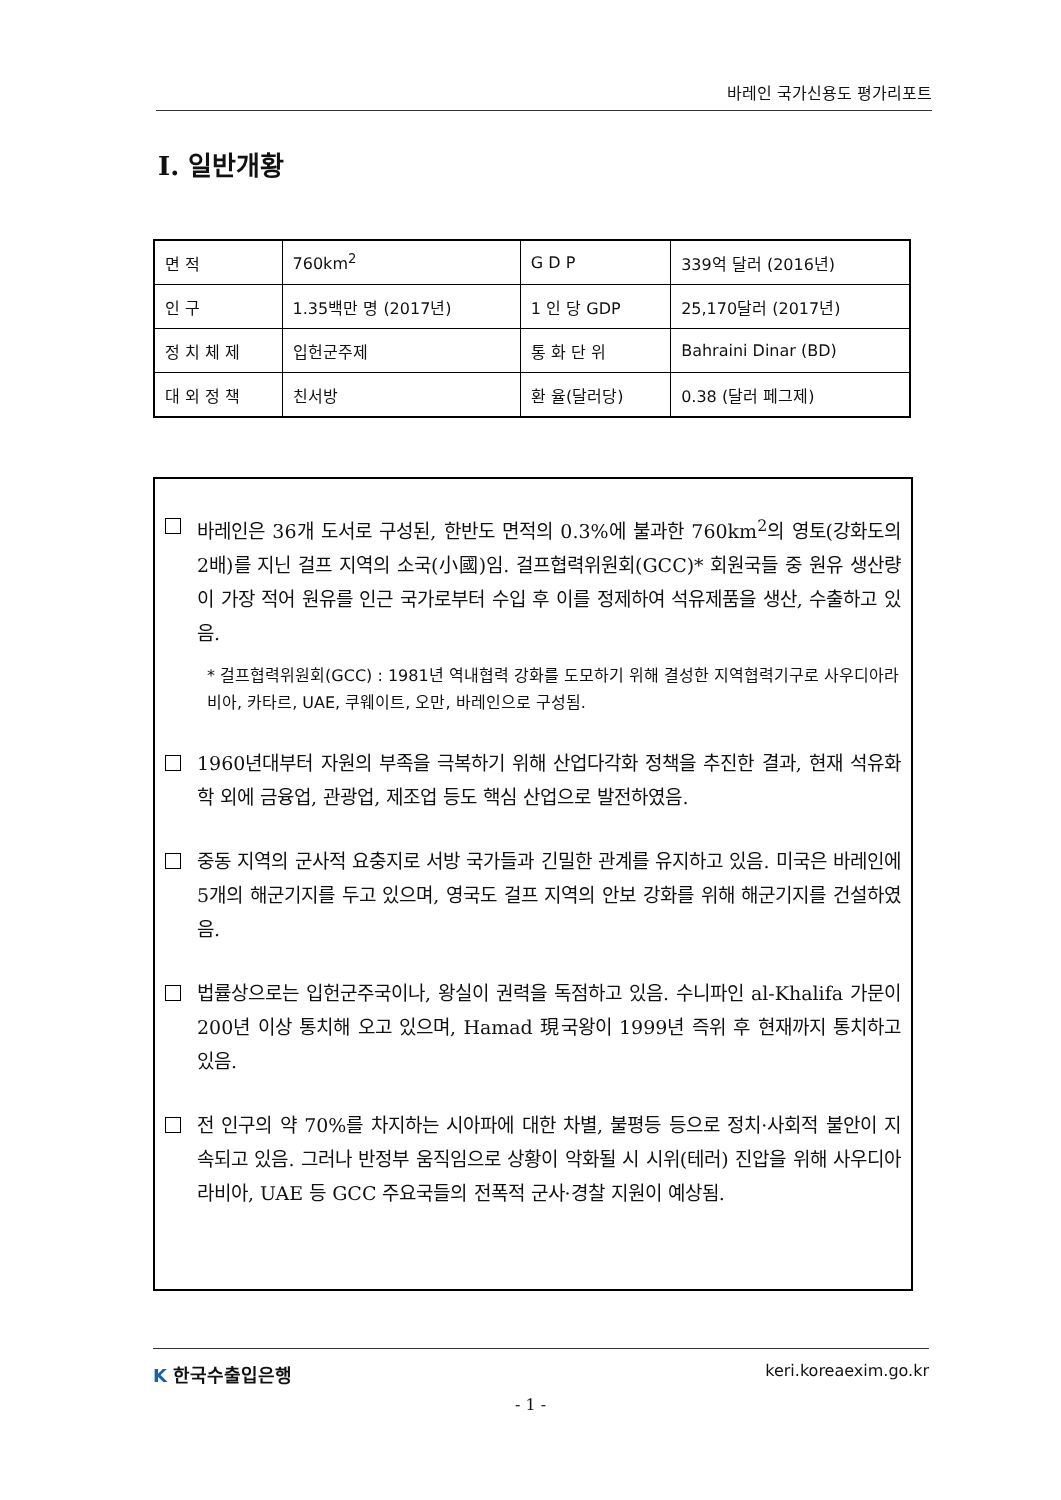바레인 국가신용도 평가리포트
Ⅰ. 일반개황
| 면 적 | 760km<sup>2</sup> | G D P | 339억 달러 (2016년) |
| 인 구 | 1.35백만 명 (2017년) | 1 인 당 GDP | 25,170달러 (2017년) |
| 정 치 체 제 | 입헌군주제 | 통 화 단 위 | Bahraini Dinar (BD) |
| 대 외 정 책 | 친서방 | 환 율(달러당) | 0.38 (달러 페그제) |
바레인은 36개 도서로 구성된, 한반도 면적의 0.3%에 불과한 760km<sup>2</sup>의 영토(강화도의 2배)를 지닌 걸프 지역의 소국(小國)임. 걸프협력위원회(GCC)* 회원국들 중 원유 생산량이 가장 적어 원유를 인근 국가로부터 수입 후 이를 정제하여 석유제품을 생산, 수출하고 있음.
* 걸프협력위원회(GCC) : 1981년 역내협력 강화를 도모하기 위해 결성한 지역협력기구로 사우디아라비아, 카타르, UAE, 쿠웨이트, 오만, 바레인으로 구성됨.
1960년대부터 자원의 부족을 극복하기 위해 산업다각화 정책을 추진한 결과, 현재 석유화학 외에 금융업, 관광업, 제조업 등도 핵심 산업으로 발전하였음.
중동 지역의 군사적 요충지로 서방 국가들과 긴밀한 관계를 유지하고 있음. 미국은 바레인에 5개의 해군기지를 두고 있으며, 영국도 걸프 지역의 안보 강화를 위해 해군기지를 건설하였음.
법률상으로는 입헌군주국이나, 왕실이 권력을 독점하고 있음. 수니파인 al-Khalifa 가문이 200년 이상 통치해 오고 있으며, Hamad 現국왕이 1999년 즉위 후 현재까지 통치하고 있음.
전 인구의 약 70%를 차지하는 시아파에 대한 차별, 불평등 등으로 정치·사회적 불안이 지속되고 있음. 그러나 반정부 움직임으로 상황이 악화될 시 시위(테러) 진압을 위해 사우디아라비아, UAE 등 GCC 주요국들의 전폭적 군사·경찰 지원이 예상됨.
K 한국수출입은행 keri.koreaexim.go.kr
- 1 -